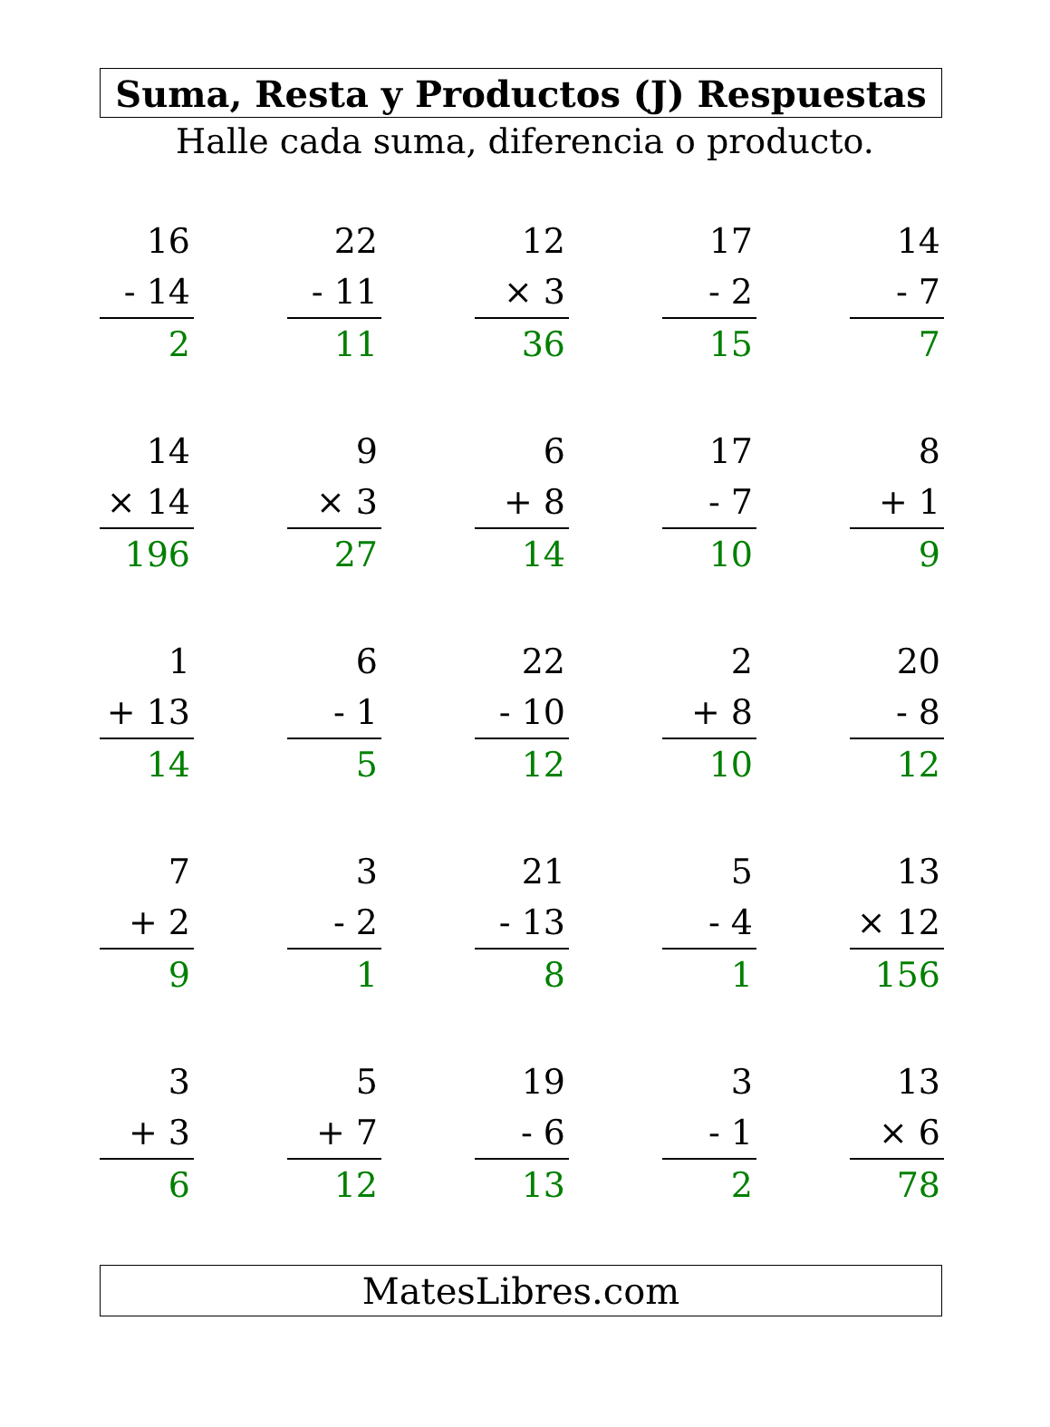Suma, Resta y Productos (J) Respuestas
Halle cada suma, diferencia o producto.
16
- 14
2
22
- 11
11
12
× 3
36
17
- 2
15
14
- 7
7
14
× 14
196
9
× 3
27
6
+ 8
14
17
- 7
10
8
+ 1
9
1
+ 13
14
6
- 1
5
22
- 10
12
2
+ 8
10
20
- 8
12
7
+ 2
9
3
- 2
1
21
- 13
8
5
- 4
1
13
× 12
156
3
+ 3
6
5
+ 7
12
19
- 6
13
3
- 1
2
13
× 6
78
MatesLibres.com